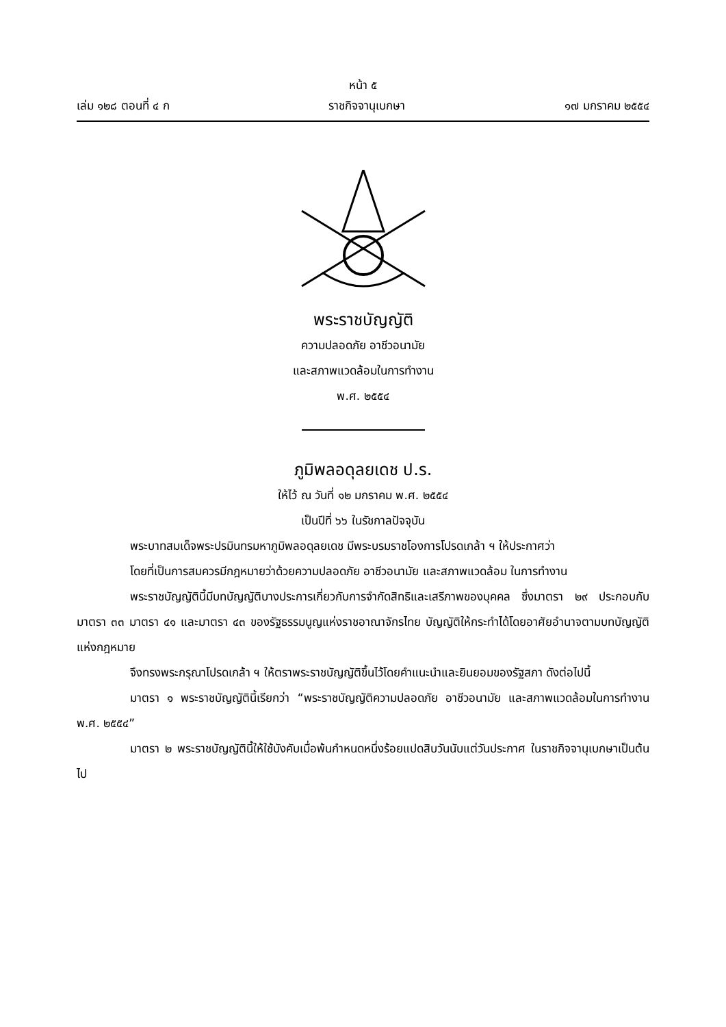หน้า ๕
เล่ม ๑๒๘ ตอนที่ ๔ ก ราชกิจจานุเบกษา ๑๗ มกราคม ๒๕๕๔
พระราชบัญญัติ
ความปลอดภัย อาชีวอนามัย
และสภาพแวดล้อมในการทำงาน
พ.ศ. ๒๕๕๔
ภูมิพลอดุลยเดช ป.ร.
ให้ไว้ ณ วันที่ ๑๒ มกราคม พ.ศ. ๒๕๕๔
เป็นปีที่ ๖๖ ในรัชกาลปัจจุบัน
พระบาทสมเด็จพระปรมินทรมหาภูมิพลอดุลยเดช มีพระบรมราชโองการโปรดเกล้า ฯ ให้ประกาศว่า
โดยที่เป็นการสมควรมีกฎหมายว่าด้วยความปลอดภัย อาชีวอนามัย และสภาพแวดล้อม ในการทำงาน
พระราชบัญญัตินี้มีบทบัญญัติบางประการเกี่ยวกับการจำกัดสิทธิและเสรีภาพของบุคคล ซึ่งมาตรา ๒๙ ประกอบกับมาตรา ๓๓ มาตรา ๔๑ และมาตรา ๔๓ ของรัฐธรรมนูญแห่งราชอาณาจักรไทย บัญญัติให้กระทำได้โดยอาศัยอำนาจตามบทบัญญัติแห่งกฎหมาย
จึงทรงพระกรุณาโปรดเกล้า ฯ ให้ตราพระราชบัญญัติขึ้นไว้โดยคำแนะนำและยินยอมของรัฐสภา ดังต่อไปนี้
มาตรา ๑ พระราชบัญญัตินี้เรียกว่า “พระราชบัญญัติความปลอดภัย อาชีวอนามัย และสภาพแวดล้อมในการทำงาน พ.ศ. ๒๕๕๔”
มาตรา ๒ พระราชบัญญัตินี้ให้ใช้บังคับเมื่อพ้นกำหนดหนึ่งร้อยแปดสิบวันนับแต่วันประกาศ ในราชกิจจานุเบกษาเป็นต้นไป